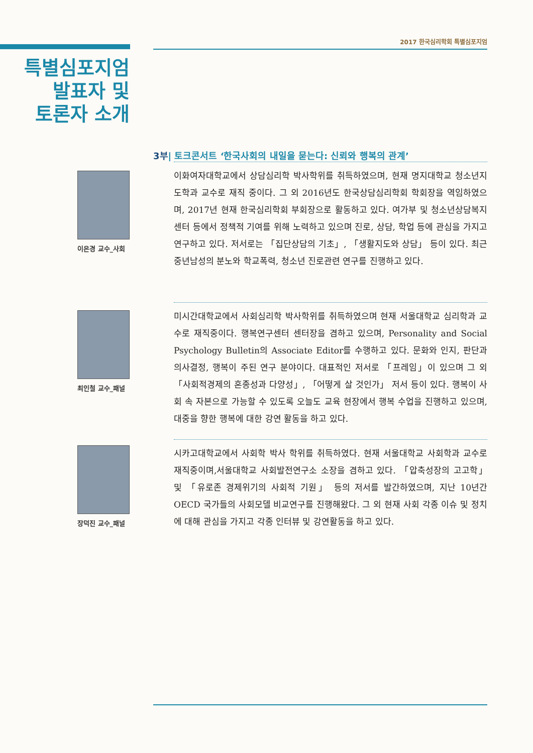2017 한국심리학회 특별심포지엄
특별심포지엄
발표자 및
토론자 소개
3부| 토크콘서트 ‘한국사회의 내일을 묻는다: 신뢰와 행복의 관계’
이은경 교수_사회
이화여자대학교에서 상담심리학 박사학위를 취득하였으며, 현재 명지대학교 청소년지도학과 교수로 재직 중이다. 그 외 2016년도 한국상담심리학회 학회장을 역임하였으며, 2017년 현재 한국심리학회 부회장으로 활동하고 있다. 여가부 및 청소년상담복지센터 등에서 정책적 기여를 위해 노력하고 있으며 진로, 상담, 학업 등에 관심을 가지고 연구하고 있다. 저서로는 「집단상담의 기초」, 「생활지도와 상담」 등이 있다. 최근 중년남성의 분노와 학교폭력, 청소년 진로관련 연구를 진행하고 있다.
최인철 교수_패널
미시간대학교에서 사회심리학 박사학위를 취득하였으며 현재 서울대학교 심리학과 교수로 재직중이다. 행복연구센터 센터장을 겸하고 있으며, Personality and Social Psychology Bulletin의 Associate Editor를 수행하고 있다. 문화와 인지, 판단과 의사결정, 행복이 주된 연구 분야이다. 대표적인 저서로 「프레임」이 있으며 그 외 「사회적경제의 혼종성과 다양성」, 「어떻게 살 것인가」 저서 등이 있다. 행복이 사회 속 자본으로 가능할 수 있도록 오늘도 교육 현장에서 행복 수업을 진행하고 있으며, 대중을 향한 행복에 대한 강연 활동을 하고 있다.
장덕진 교수_패널
시카고대학교에서 사회학 박사 학위를 취득하였다. 현재 서울대학교 사회학과 교수로 재직중이며,서울대학교 사회발전연구소 소장을 겸하고 있다. 「압축성장의 고고학」 및 「유로존 경제위기의 사회적 기원」 등의 저서를 발간하였으며, 지난 10년간 OECD 국가들의 사회모델 비교연구를 진행해왔다. 그 외 현재 사회 각종 이슈 및 정치에 대해 관심을 가지고 각종 인터뷰 및 강연활동을 하고 있다.